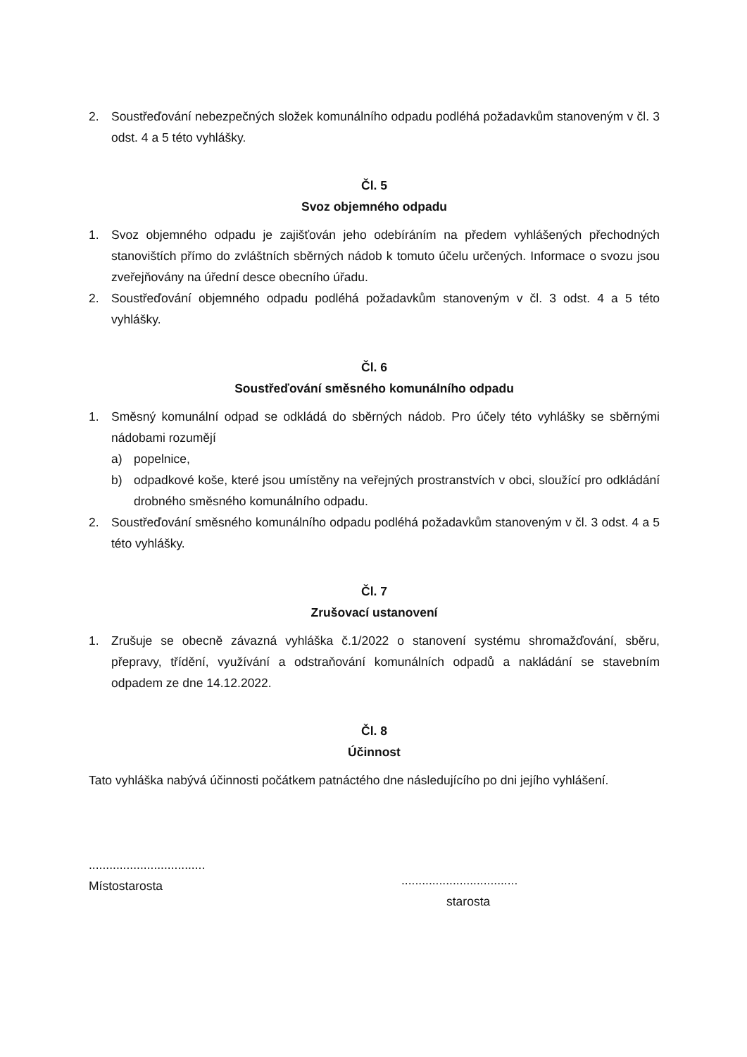2. Soustřeďování nebezpečných složek komunálního odpadu podléhá požadavkům stanoveným v čl. 3 odst. 4 a 5 této vyhlášky.
Čl. 5
Svoz objemného odpadu
1. Svoz objemného odpadu je zajišťován jeho odebíráním na předem vyhlášených přechodných stanovištích přímo do zvláštních sběrných nádob k tomuto účelu určených. Informace o svozu jsou zveřejňovány na úřední desce obecního úřadu.
2. Soustřeďování objemného odpadu podléhá požadavkům stanoveným v čl. 3 odst. 4 a 5 této vyhlášky.
Čl. 6
Soustřeďování směsného komunálního odpadu
1. Směsný komunální odpad se odkládá do sběrných nádob. Pro účely této vyhlášky se sběrnými nádobami rozumějí
a) popelnice,
b) odpadkové koše, které jsou umístěny na veřejných prostranstvích v obci, sloužící pro odkládání drobného směsného komunálního odpadu.
2. Soustřeďování směsného komunálního odpadu podléhá požadavkům stanoveným v čl. 3 odst. 4 a 5 této vyhlášky.
Čl. 7
Zrušovací ustanovení
1. Zrušuje se obecně závazná vyhláška č.1/2022 o stanovení systému shromažďování, sběru, přepravy, třídění, využívání a odstraňování komunálních odpadů a nakládání se stavebním odpadem ze dne 14.12.2022.
Čl. 8
Účinnost
Tato vyhláška nabývá účinnosti počátkem patnáctého dne následujícího po dni jejího vyhlášení.
..................................
Místostarosta
..................................
starosta